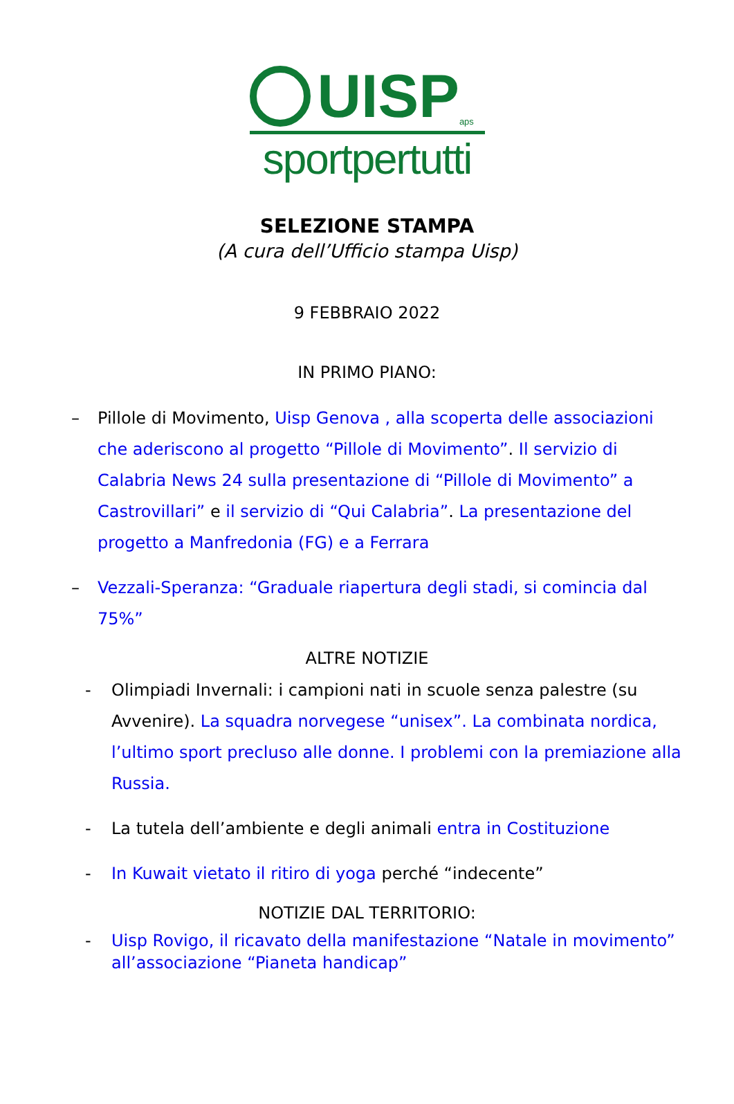UISP
aps
sportpertutti
SELEZIONE STAMPA
(A cura dell’Ufficio stampa Uisp)
9 FEBBRAIO 2022
IN PRIMO PIANO:
– Pillole di Movimento, Uisp Genova , alla scoperta delle associazioni che aderiscono al progetto “Pillole di Movimento”. Il servizio di Calabria News 24 sulla presentazione di “Pillole di Movimento” a Castrovillari” e il servizio di “Qui Calabria”. La presentazione del progetto a Manfredonia (FG) e a Ferrara
– Vezzali-Speranza: “Graduale riapertura degli stadi, si comincia dal 75%”
ALTRE NOTIZIE
- Olimpiadi Invernali: i campioni nati in scuole senza palestre (su Avvenire). La squadra norvegese “unisex”. La combinata nordica, l’ultimo sport precluso alle donne. I problemi con la premiazione alla Russia.
- La tutela dell’ambiente e degli animali entra in Costituzione
- In Kuwait vietato il ritiro di yoga perché “indecente”
NOTIZIE DAL TERRITORIO:
- Uisp Rovigo, il ricavato della manifestazione “Natale in movimento” all’associazione “Pianeta handicap”